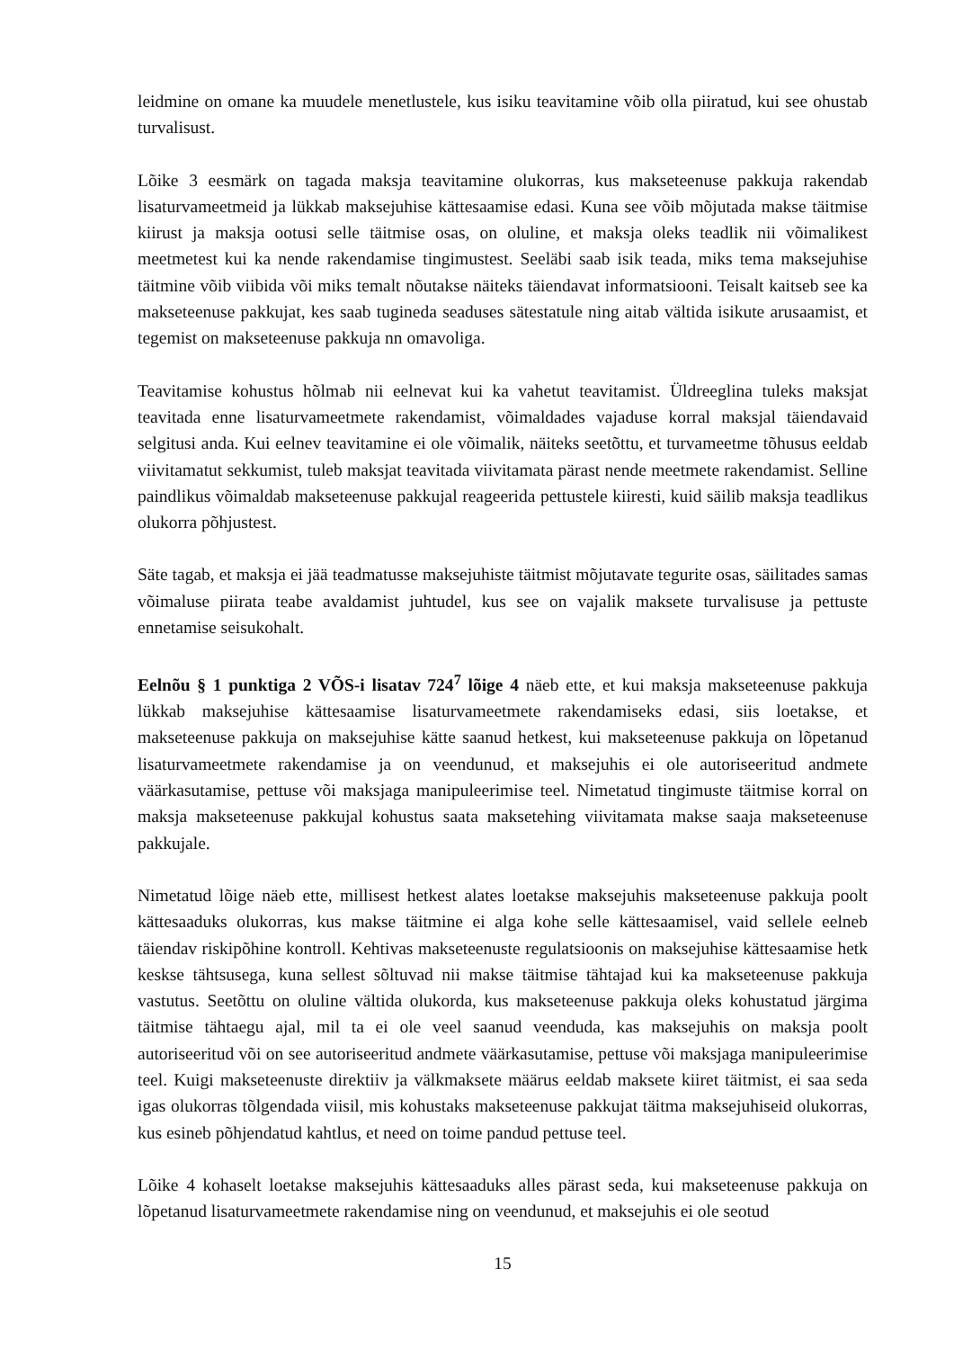leidmine on omane ka muudele menetlustele, kus isiku teavitamine võib olla piiratud, kui see ohustab turvalisust.
Lõike 3 eesmärk on tagada maksja teavitamine olukorras, kus makseteenuse pakkuja rakendab lisaturvameetmeid ja lükkab maksejuhise kättesaamise edasi. Kuna see võib mõjutada makse täitmise kiirust ja maksja ootusi selle täitmise osas, on oluline, et maksja oleks teadlik nii võimalikest meetmetest kui ka nende rakendamise tingimustest. Seeläbi saab isik teada, miks tema maksejuhise täitmine võib viibida või miks temalt nõutakse näiteks täiendavat informatsiooni. Teisalt kaitseb see ka makseteenuse pakkujat, kes saab tugineda seaduses sätestatule ning aitab vältida isikute arusaamist, et tegemist on makseteenuse pakkuja nn omavoliga.
Teavitamise kohustus hõlmab nii eelnevat kui ka vahetut teavitamist. Üldreeglina tuleks maksjat teavitada enne lisaturvameetmete rakendamist, võimaldades vajaduse korral maksjal täiendavaid selgitusi anda. Kui eelnev teavitamine ei ole võimalik, näiteks seetõttu, et turvameetme tõhusus eeldab viivitamatut sekkumist, tuleb maksjat teavitada viivitamata pärast nende meetmete rakendamist. Selline paindlikus võimaldab makseteenuse pakkujal reageerida pettustele kiiresti, kuid säilib maksja teadlikus olukorra põhjustest.
Säte tagab, et maksja ei jää teadmatusse maksejuhiste täitmist mõjutavate tegurite osas, säilitades samas võimaluse piirata teabe avaldamist juhtudel, kus see on vajalik maksete turvalisuse ja pettuste ennetamise seisukohalt.
Eelnõu § 1 punktiga 2 VÕS-i lisatav 724<sup>7</sup> lõige 4 näeb ette, et kui maksja makseteenuse pakkuja lükkab maksejuhise kättesaamise lisaturvameetmete rakendamiseks edasi, siis loetakse, et makseteenuse pakkuja on maksejuhise kätte saanud hetkest, kui makseteenuse pakkuja on lõpetanud lisaturvameetmete rakendamise ja on veendunud, et maksejuhis ei ole autoriseeritud andmete väärkasutamise, pettuse või maksjaga manipuleerimise teel. Nimetatud tingimuste täitmise korral on maksja makseteenuse pakkujal kohustus saata maksetehing viivitamata makse saaja makseteenuse pakkujale.
Nimetatud lõige näeb ette, millisest hetkest alates loetakse maksejuhis makseteenuse pakkuja poolt kättesaaduks olukorras, kus makse täitmine ei alga kohe selle kättesaamisel, vaid sellele eelneb täiendav riskipõhine kontroll. Kehtivas makseteenuste regulatsioonis on maksejuhise kättesaamise hetk keskse tähtsusega, kuna sellest sõltuvad nii makse täitmise tähtajad kui ka makseteenuse pakkuja vastutus. Seetõttu on oluline vältida olukorda, kus makseteenuse pakkuja oleks kohustatud järgima täitmise tähtaegu ajal, mil ta ei ole veel saanud veenduda, kas maksejuhis on maksja poolt autoriseeritud või on see autoriseeritud andmete väärkasutamise, pettuse või maksjaga manipuleerimise teel. Kuigi makseteenuste direktiiv ja välkmaksete määrus eeldab maksete kiiret täitmist, ei saa seda igas olukorras tõlgendada viisil, mis kohustaks makseteenuse pakkujat täitma maksejuhiseid olukorras, kus esineb põhjendatud kahtlus, et need on toime pandud pettuse teel.
Lõike 4 kohaselt loetakse maksejuhis kättesaaduks alles pärast seda, kui makseteenuse pakkuja on lõpetanud lisaturvameetmete rakendamise ning on veendunud, et maksejuhis ei ole seotud
15